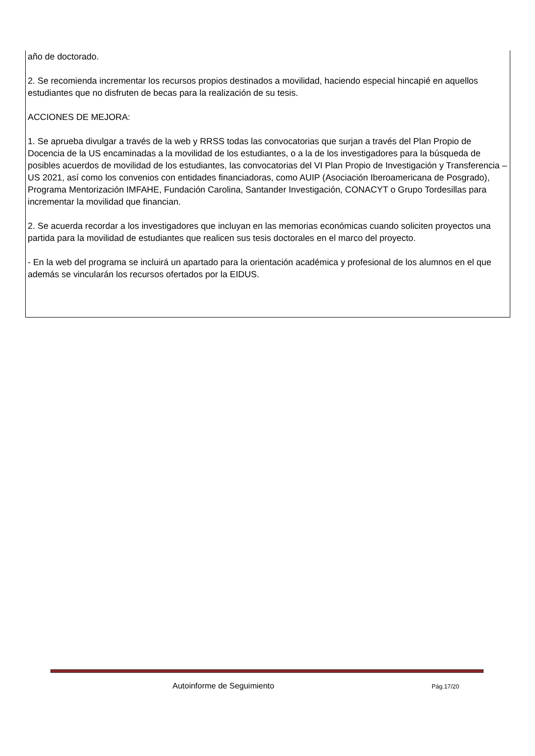año de doctorado.
2. Se recomienda incrementar los recursos propios destinados a movilidad, haciendo especial hincapié en aquellos estudiantes que no disfruten de becas para la realización de su tesis.
ACCIONES DE MEJORA:
1. Se aprueba divulgar a través de la web y RRSS todas las convocatorias que surjan a través del Plan Propio de Docencia de la US encaminadas a la movilidad de los estudiantes, o a la de los investigadores para la búsqueda de posibles acuerdos de movilidad de los estudiantes, las convocatorias del VI Plan Propio de Investigación y Transferencia – US 2021, así como los convenios con entidades financiadoras, como AUIP (Asociación Iberoamericana de Posgrado), Programa Mentorización IMFAHE, Fundación Carolina, Santander Investigación, CONACYT o Grupo Tordesillas para incrementar la movilidad que financian.
2. Se acuerda recordar a los investigadores que incluyan en las memorias económicas cuando soliciten proyectos una partida para la movilidad de estudiantes que realicen sus tesis doctorales en el marco del proyecto.
- En la web del programa se incluirá un apartado para la orientación académica y profesional de los alumnos en el que además se vincularán los recursos ofertados por la EIDUS.
Autoinforme de Seguimiento Pág.17/20